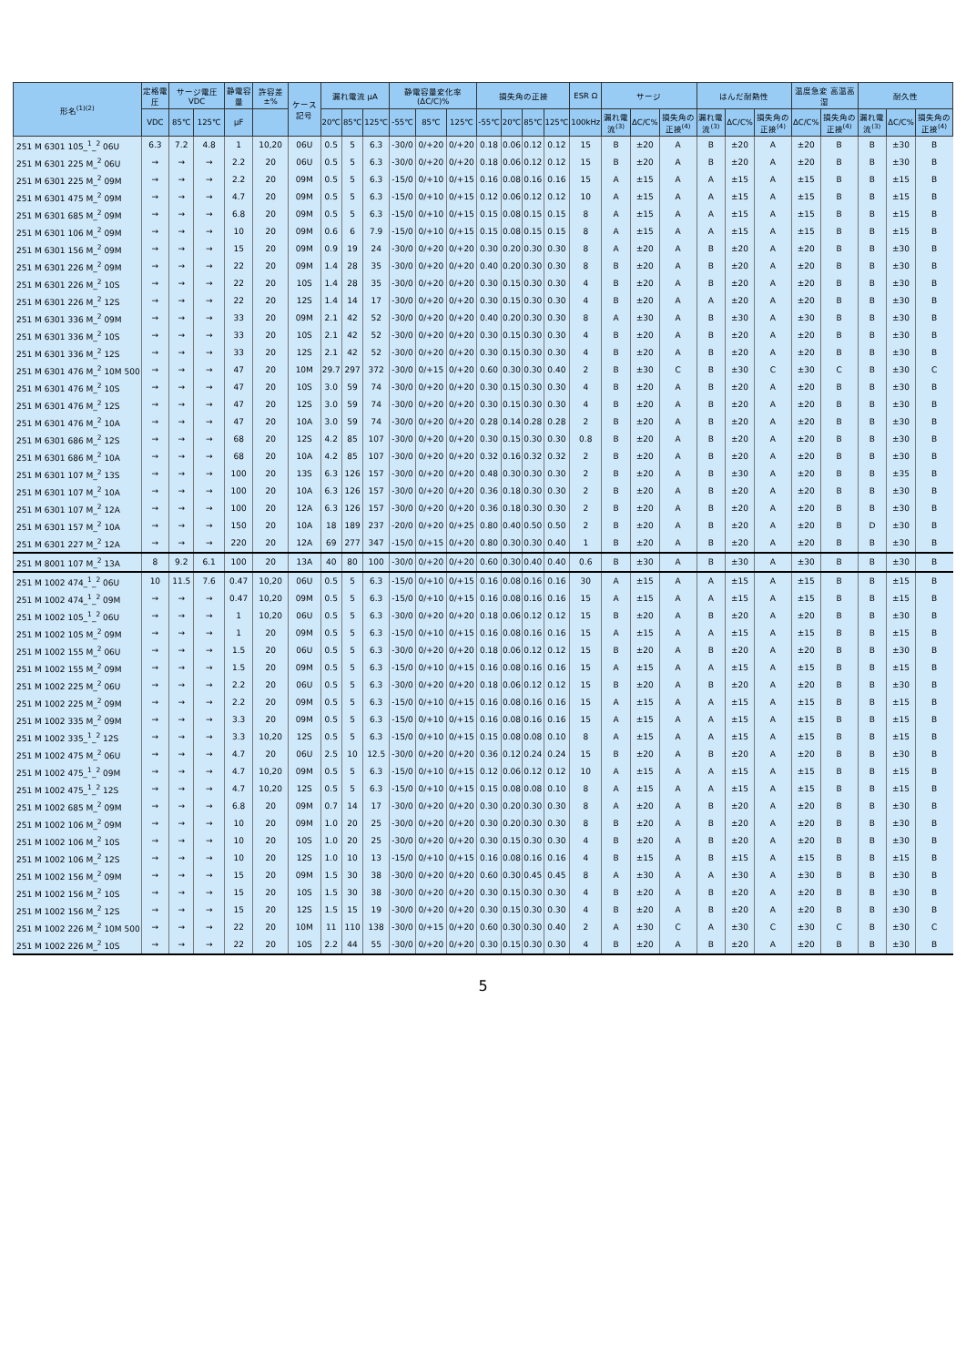| 形名<sup>(1)(2)</sup> | 定格電圧 | サージ電圧 VDC | | 静電容量 | 許容差 ±% | ケース記号 | 漏れ電流 μA | | | 静電容量変化率 (ΔC/C)% | | | 損失角の正接 | | | | ESR Ω | サージ | | | はんだ耐熱性 | | | 温度急変 高温高湿 | | 耐久性 | | |
| --- | --- | --- | --- | --- | --- | --- | --- | --- | --- | --- | --- | --- | --- | --- | --- | --- | --- | --- | --- | --- | --- | --- | --- | --- | --- | --- | --- | --- |
| | VDC | 85℃ | 125℃ | μF | | | 20℃ | 85℃ | 125℃ | -55℃ | 85℃ | 125℃ | -55℃ | 20℃ | 85℃ | 125℃ | 100kHz | 漏れ電流<sup>(3)</sup> | ΔC/C% | 損失角の正接<sup>(4)</sup> | 漏れ電流<sup>(3)</sup> | ΔC/C% | 損失角の正接<sup>(4)</sup> | ΔC/C% | 損失角の正接<sup>(4)</sup> | 漏れ電流<sup>(3)</sup> | ΔC/C% | 損失角の正接<sup>(4)</sup> |
| 251 M 6301 105_<sup>1</sup>_<sup>2</sup> 06U | 6.3 | 7.2 | 4.8 | 1 | 10,20 | 06U | 0.5 | 5 | 6.3 | -30/0 | 0/+20 | 0/+20 | 0.18 | 0.06 | 0.12 | 0.12 | 15 | B | ±20 | A | B | ±20 | A | ±20 | B | B | ±30 | B |
| 251 M 6301 225 M_<sup>2</sup> 06U | → | → | → | 2.2 | 20 | 06U | 0.5 | 5 | 6.3 | -30/0 | 0/+20 | 0/+20 | 0.18 | 0.06 | 0.12 | 0.12 | 15 | B | ±20 | A | B | ±20 | A | ±20 | B | B | ±30 | B |
| 251 M 6301 225 M_<sup>2</sup> 09M | → | → | → | 2.2 | 20 | 09M | 0.5 | 5 | 6.3 | -15/0 | 0/+10 | 0/+15 | 0.16 | 0.08 | 0.16 | 0.16 | 15 | A | ±15 | A | A | ±15 | A | ±15 | B | B | ±15 | B |
| 251 M 6301 475 M_<sup>2</sup> 09M | → | → | → | 4.7 | 20 | 09M | 0.5 | 5 | 6.3 | -15/0 | 0/+10 | 0/+15 | 0.12 | 0.06 | 0.12 | 0.12 | 10 | A | ±15 | A | A | ±15 | A | ±15 | B | B | ±15 | B |
| 251 M 6301 685 M_<sup>2</sup> 09M | → | → | → | 6.8 | 20 | 09M | 0.5 | 5 | 6.3 | -15/0 | 0/+10 | 0/+15 | 0.15 | 0.08 | 0.15 | 0.15 | 8 | A | ±15 | A | A | ±15 | A | ±15 | B | B | ±15 | B |
| 251 M 6301 106 M_<sup>2</sup> 09M | → | → | → | 10 | 20 | 09M | 0.6 | 6 | 7.9 | -15/0 | 0/+10 | 0/+15 | 0.15 | 0.08 | 0.15 | 0.15 | 8 | A | ±15 | A | A | ±15 | A | ±15 | B | B | ±15 | B |
| 251 M 6301 156 M_<sup>2</sup> 09M | → | → | → | 15 | 20 | 09M | 0.9 | 19 | 24 | -30/0 | 0/+20 | 0/+20 | 0.30 | 0.20 | 0.30 | 0.30 | 8 | A | ±20 | A | B | ±20 | A | ±20 | B | B | ±30 | B |
| 251 M 6301 226 M_<sup>2</sup> 09M | → | → | → | 22 | 20 | 09M | 1.4 | 28 | 35 | -30/0 | 0/+20 | 0/+20 | 0.40 | 0.20 | 0.30 | 0.30 | 8 | B | ±20 | A | B | ±20 | A | ±20 | B | B | ±30 | B |
| 251 M 6301 226 M_<sup>2</sup> 10S | → | → | → | 22 | 20 | 10S | 1.4 | 28 | 35 | -30/0 | 0/+20 | 0/+20 | 0.30 | 0.15 | 0.30 | 0.30 | 4 | B | ±20 | A | B | ±20 | A | ±20 | B | B | ±30 | B |
| 251 M 6301 226 M_<sup>2</sup> 12S | → | → | → | 22 | 20 | 12S | 1.4 | 14 | 17 | -30/0 | 0/+20 | 0/+20 | 0.30 | 0.15 | 0.30 | 0.30 | 4 | B | ±20 | A | A | ±20 | A | ±20 | B | B | ±30 | B |
| 251 M 6301 336 M_<sup>2</sup> 09M | → | → | → | 33 | 20 | 09M | 2.1 | 42 | 52 | -30/0 | 0/+20 | 0/+20 | 0.40 | 0.20 | 0.30 | 0.30 | 8 | A | ±30 | A | B | ±30 | A | ±30 | B | B | ±30 | B |
| 251 M 6301 336 M_<sup>2</sup> 10S | → | → | → | 33 | 20 | 10S | 2.1 | 42 | 52 | -30/0 | 0/+20 | 0/+20 | 0.30 | 0.15 | 0.30 | 0.30 | 4 | B | ±20 | A | B | ±20 | A | ±20 | B | B | ±30 | B |
| 251 M 6301 336 M_<sup>2</sup> 12S | → | → | → | 33 | 20 | 12S | 2.1 | 42 | 52 | -30/0 | 0/+20 | 0/+20 | 0.30 | 0.15 | 0.30 | 0.30 | 4 | B | ±20 | A | B | ±20 | A | ±20 | B | B | ±30 | B |
| 251 M 6301 476 M_<sup>2</sup> 10M 500 | → | → | → | 47 | 20 | 10M | 29.7 | 297 | 372 | -30/0 | 0/+15 | 0/+20 | 0.60 | 0.30 | 0.30 | 0.40 | 2 | B | ±30 | C | B | ±30 | C | ±30 | C | B | ±30 | C |
| 251 M 6301 476 M_<sup>2</sup> 10S | → | → | → | 47 | 20 | 10S | 3.0 | 59 | 74 | -30/0 | 0/+20 | 0/+20 | 0.30 | 0.15 | 0.30 | 0.30 | 4 | B | ±20 | A | B | ±20 | A | ±20 | B | B | ±30 | B |
| 251 M 6301 476 M_<sup>2</sup> 12S | → | → | → | 47 | 20 | 12S | 3.0 | 59 | 74 | -30/0 | 0/+20 | 0/+20 | 0.30 | 0.15 | 0.30 | 0.30 | 4 | B | ±20 | A | B | ±20 | A | ±20 | B | B | ±30 | B |
| 251 M 6301 476 M_<sup>2</sup> 10A | → | → | → | 47 | 20 | 10A | 3.0 | 59 | 74 | -30/0 | 0/+20 | 0/+20 | 0.28 | 0.14 | 0.28 | 0.28 | 2 | B | ±20 | A | B | ±20 | A | ±20 | B | B | ±30 | B |
| 251 M 6301 686 M_<sup>2</sup> 12S | → | → | → | 68 | 20 | 12S | 4.2 | 85 | 107 | -30/0 | 0/+20 | 0/+20 | 0.30 | 0.15 | 0.30 | 0.30 | 0.8 | B | ±20 | A | B | ±20 | A | ±20 | B | B | ±30 | B |
| 251 M 6301 686 M_<sup>2</sup> 10A | → | → | → | 68 | 20 | 10A | 4.2 | 85 | 107 | -30/0 | 0/+20 | 0/+20 | 0.32 | 0.16 | 0.32 | 0.32 | 2 | B | ±20 | A | B | ±20 | A | ±20 | B | B | ±30 | B |
| 251 M 6301 107 M_<sup>2</sup> 13S | → | → | → | 100 | 20 | 13S | 6.3 | 126 | 157 | -30/0 | 0/+20 | 0/+20 | 0.48 | 0.30 | 0.30 | 0.30 | 2 | B | ±20 | A | B | ±30 | A | ±20 | B | B | ±35 | B |
| 251 M 6301 107 M_<sup>2</sup> 10A | → | → | → | 100 | 20 | 10A | 6.3 | 126 | 157 | -30/0 | 0/+20 | 0/+20 | 0.36 | 0.18 | 0.30 | 0.30 | 2 | B | ±20 | A | B | ±20 | A | ±20 | B | B | ±30 | B |
| 251 M 6301 107 M_<sup>2</sup> 12A | → | → | → | 100 | 20 | 12A | 6.3 | 126 | 157 | -30/0 | 0/+20 | 0/+20 | 0.36 | 0.18 | 0.30 | 0.30 | 2 | B | ±20 | A | B | ±20 | A | ±20 | B | B | ±30 | B |
| 251 M 6301 157 M_<sup>2</sup> 10A | → | → | → | 150 | 20 | 10A | 18 | 189 | 237 | -20/0 | 0/+20 | 0/+25 | 0.80 | 0.40 | 0.50 | 0.50 | 2 | B | ±20 | A | B | ±20 | A | ±20 | B | D | ±30 | B |
| 251 M 6301 227 M_<sup>2</sup> 12A | → | → | → | 220 | 20 | 12A | 69 | 277 | 347 | -15/0 | 0/+15 | 0/+20 | 0.80 | 0.30 | 0.30 | 0.40 | 1 | B | ±20 | A | B | ±20 | A | ±20 | B | B | ±30 | B |
| 251 M 8001 107 M_<sup>2</sup> 13A | 8 | 9.2 | 6.1 | 100 | 20 | 13A | 40 | 80 | 100 | -30/0 | 0/+20 | 0/+20 | 0.60 | 0.30 | 0.40 | 0.40 | 0.6 | B | ±30 | A | B | ±30 | A | ±30 | B | B | ±30 | B |
| 251 M 1002 474_<sup>1</sup>_<sup>2</sup> 06U | 10 | 11.5 | 7.6 | 0.47 | 10,20 | 06U | 0.5 | 5 | 6.3 | -15/0 | 0/+10 | 0/+15 | 0.16 | 0.08 | 0.16 | 0.16 | 30 | A | ±15 | A | A | ±15 | A | ±15 | B | B | ±15 | B |
| 251 M 1002 474_<sup>1</sup>_<sup>2</sup> 09M | → | → | → | 0.47 | 10,20 | 09M | 0.5 | 5 | 6.3 | -15/0 | 0/+10 | 0/+15 | 0.16 | 0.08 | 0.16 | 0.16 | 15 | A | ±15 | A | A | ±15 | A | ±15 | B | B | ±15 | B |
| 251 M 1002 105_<sup>1</sup>_<sup>2</sup> 06U | → | → | → | 1 | 10,20 | 06U | 0.5 | 5 | 6.3 | -30/0 | 0/+20 | 0/+20 | 0.18 | 0.06 | 0.12 | 0.12 | 15 | B | ±20 | A | B | ±20 | A | ±20 | B | B | ±30 | B |
| 251 M 1002 105 M_<sup>2</sup> 09M | → | → | → | 1 | 20 | 09M | 0.5 | 5 | 6.3 | -15/0 | 0/+10 | 0/+15 | 0.16 | 0.08 | 0.16 | 0.16 | 15 | A | ±15 | A | A | ±15 | A | ±15 | B | B | ±15 | B |
| 251 M 1002 155 M_<sup>2</sup> 06U | → | → | → | 1.5 | 20 | 06U | 0.5 | 5 | 6.3 | -30/0 | 0/+20 | 0/+20 | 0.18 | 0.06 | 0.12 | 0.12 | 15 | B | ±20 | A | B | ±20 | A | ±20 | B | B | ±30 | B |
| 251 M 1002 155 M_<sup>2</sup> 09M | → | → | → | 1.5 | 20 | 09M | 0.5 | 5 | 6.3 | -15/0 | 0/+10 | 0/+15 | 0.16 | 0.08 | 0.16 | 0.16 | 15 | A | ±15 | A | A | ±15 | A | ±15 | B | B | ±15 | B |
| 251 M 1002 225 M_<sup>2</sup> 06U | → | → | → | 2.2 | 20 | 06U | 0.5 | 5 | 6.3 | -30/0 | 0/+20 | 0/+20 | 0.18 | 0.06 | 0.12 | 0.12 | 15 | B | ±20 | A | B | ±20 | A | ±20 | B | B | ±30 | B |
| 251 M 1002 225 M_<sup>2</sup> 09M | → | → | → | 2.2 | 20 | 09M | 0.5 | 5 | 6.3 | -15/0 | 0/+10 | 0/+15 | 0.16 | 0.08 | 0.16 | 0.16 | 15 | A | ±15 | A | A | ±15 | A | ±15 | B | B | ±15 | B |
| 251 M 1002 335 M_<sup>2</sup> 09M | → | → | → | 3.3 | 20 | 09M | 0.5 | 5 | 6.3 | -15/0 | 0/+10 | 0/+15 | 0.16 | 0.08 | 0.16 | 0.16 | 15 | A | ±15 | A | A | ±15 | A | ±15 | B | B | ±15 | B |
| 251 M 1002 335_<sup>1</sup>_<sup>2</sup> 12S | → | → | → | 3.3 | 10,20 | 12S | 0.5 | 5 | 6.3 | -15/0 | 0/+10 | 0/+15 | 0.15 | 0.08 | 0.08 | 0.10 | 8 | A | ±15 | A | A | ±15 | A | ±15 | B | B | ±15 | B |
| 251 M 1002 475 M_<sup>2</sup> 06U | → | → | → | 4.7 | 20 | 06U | 2.5 | 10 | 12.5 | -30/0 | 0/+20 | 0/+20 | 0.36 | 0.12 | 0.24 | 0.24 | 15 | B | ±20 | A | B | ±20 | A | ±20 | B | B | ±30 | B |
| 251 M 1002 475_<sup>1</sup>_<sup>2</sup> 09M | → | → | → | 4.7 | 10,20 | 09M | 0.5 | 5 | 6.3 | -15/0 | 0/+10 | 0/+15 | 0.12 | 0.06 | 0.12 | 0.12 | 10 | A | ±15 | A | A | ±15 | A | ±15 | B | B | ±15 | B |
| 251 M 1002 475_<sup>1</sup>_<sup>2</sup> 12S | → | → | → | 4.7 | 10,20 | 12S | 0.5 | 5 | 6.3 | -15/0 | 0/+10 | 0/+15 | 0.15 | 0.08 | 0.08 | 0.10 | 8 | A | ±15 | A | A | ±15 | A | ±15 | B | B | ±15 | B |
| 251 M 1002 685 M_<sup>2</sup> 09M | → | → | → | 6.8 | 20 | 09M | 0.7 | 14 | 17 | -30/0 | 0/+20 | 0/+20 | 0.30 | 0.20 | 0.30 | 0.30 | 8 | A | ±20 | A | B | ±20 | A | ±20 | B | B | ±30 | B |
| 251 M 1002 106 M_<sup>2</sup> 09M | → | → | → | 10 | 20 | 09M | 1.0 | 20 | 25 | -30/0 | 0/+20 | 0/+20 | 0.30 | 0.20 | 0.30 | 0.30 | 8 | B | ±20 | A | B | ±20 | A | ±20 | B | B | ±30 | B |
| 251 M 1002 106 M_<sup>2</sup> 10S | → | → | → | 10 | 20 | 10S | 1.0 | 20 | 25 | -30/0 | 0/+20 | 0/+20 | 0.30 | 0.15 | 0.30 | 0.30 | 4 | B | ±20 | A | B | ±20 | A | ±20 | B | B | ±30 | B |
| 251 M 1002 106 M_<sup>2</sup> 12S | → | → | → | 10 | 20 | 12S | 1.0 | 10 | 13 | -15/0 | 0/+10 | 0/+15 | 0.16 | 0.08 | 0.16 | 0.16 | 4 | B | ±15 | A | B | ±15 | A | ±15 | B | B | ±15 | B |
| 251 M 1002 156 M_<sup>2</sup> 09M | → | → | → | 15 | 20 | 09M | 1.5 | 30 | 38 | -30/0 | 0/+20 | 0/+20 | 0.60 | 0.30 | 0.45 | 0.45 | 8 | A | ±30 | A | A | ±30 | A | ±30 | B | B | ±30 | B |
| 251 M 1002 156 M_<sup>2</sup> 10S | → | → | → | 15 | 20 | 10S | 1.5 | 30 | 38 | -30/0 | 0/+20 | 0/+20 | 0.30 | 0.15 | 0.30 | 0.30 | 4 | B | ±20 | A | B | ±20 | A | ±20 | B | B | ±30 | B |
| 251 M 1002 156 M_<sup>2</sup> 12S | → | → | → | 15 | 20 | 12S | 1.5 | 15 | 19 | -30/0 | 0/+20 | 0/+20 | 0.30 | 0.15 | 0.30 | 0.30 | 4 | B | ±20 | A | B | ±20 | A | ±20 | B | B | ±30 | B |
| 251 M 1002 226 M_<sup>2</sup> 10M 500 | → | → | → | 22 | 20 | 10M | 11 | 110 | 138 | -30/0 | 0/+15 | 0/+20 | 0.60 | 0.30 | 0.30 | 0.40 | 2 | A | ±30 | C | A | ±30 | C | ±30 | C | B | ±30 | C |
| 251 M 1002 226 M_<sup>2</sup> 10S | → | → | → | 22 | 20 | 10S | 2.2 | 44 | 55 | -30/0 | 0/+20 | 0/+20 | 0.30 | 0.15 | 0.30 | 0.30 | 4 | B | ±20 | A | B | ±20 | A | ±20 | B | B | ±30 | B |
5